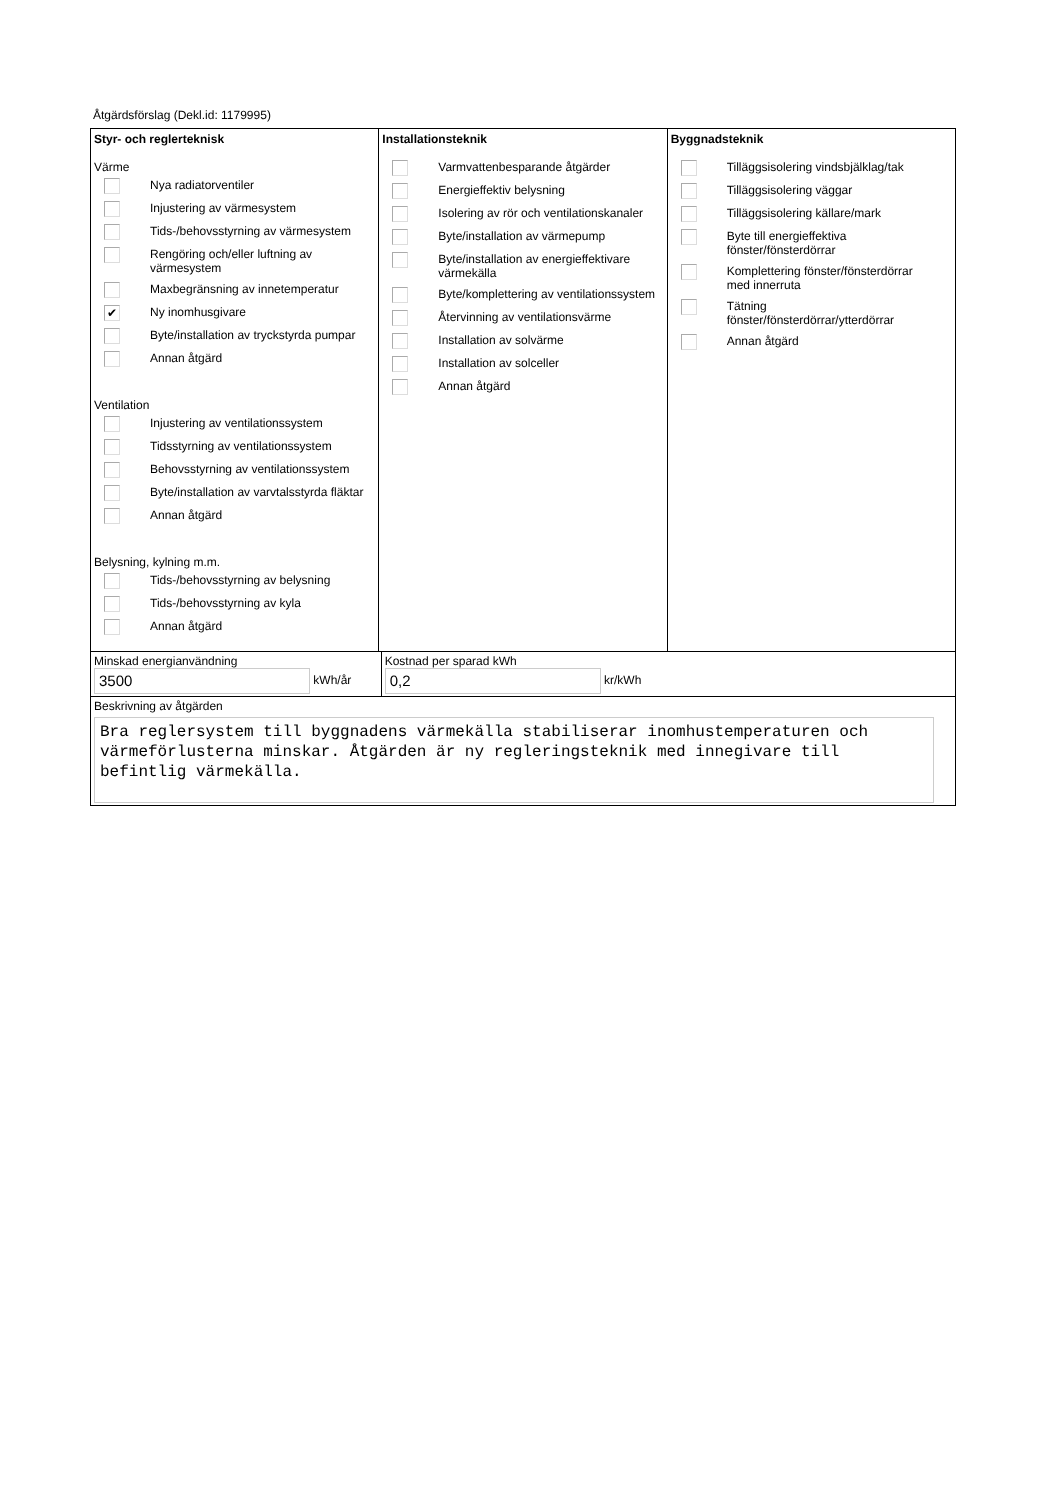Åtgärdsförslag (Dekl.id: 1179995)
Styr- och reglerteknisk
Värme
Nya radiatorventiler
Injustering av värmesystem
Tids-/behovsstyrning av värmesystem
Rengöring och/eller luftning av
värmesystem
Maxbegränsning av innetemperatur
✔ Ny inomhusgivare
Byte/installation av tryckstyrda pumpar
Annan åtgärd
Ventilation
Injustering av ventilationssystem
Tidsstyrning av ventilationssystem
Behovsstyrning av ventilationssystem
Byte/installation av varvtalsstyrda fläktar
Annan åtgärd
Belysning, kylning m.m.
Tids-/behovsstyrning av belysning
Tids-/behovsstyrning av kyla
Annan åtgärd
Installationsteknik
Varmvattenbesparande åtgärder
Energieffektiv belysning
Isolering av rör och ventilationskanaler
Byte/installation av värmepump
Byte/installation av energieffektivare
värmekälla
Byte/komplettering av ventilationssystem
Återvinning av ventilationsvärme
Installation av solvärme
Installation av solceller
Annan åtgärd
Byggnadsteknik
Tilläggsisolering vindsbjälklag/tak
Tilläggsisolering väggar
Tilläggsisolering källare/mark
Byte till energieffektiva
fönster/fönsterdörrar
Komplettering fönster/fönsterdörrar
med innerruta
Tätning
fönster/fönsterdörrar/ytterdörrar
Annan åtgärd
Minskad energianvändning
3500 kWh/år
Kostnad per sparad kWh
0,2 kr/kWh
Beskrivning av åtgärden
Bra reglersystem till byggnadens värmekälla stabiliserar inomhustemperaturen och värmeförlusterna minskar. Åtgärden är ny regleringsteknik med innegivare till befintlig värmekälla.